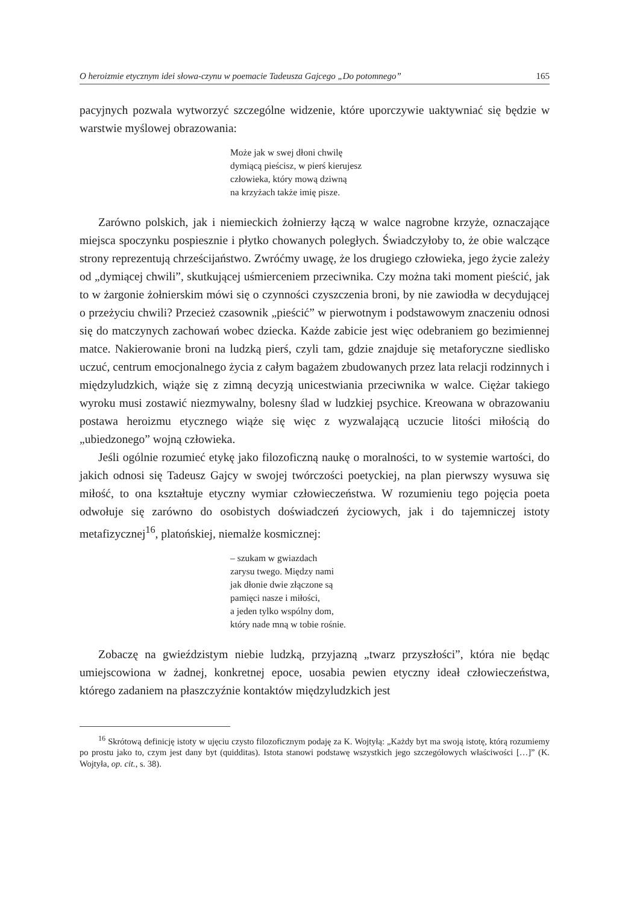O heroizmie etycznym idei słowa-czynu w poemacie Tadeusza Gajcego „Do potomnego” 165
pacyjnych pozwala wytworzyć szczególne widzenie, które uporczywie uaktywniać się będzie w warstwie myślowej obrazowania:
Może jak w swej dłoni chwilę
dymiącą pieścisz, w pierś kierujesz
człowieka, który mową dziwną
na krzyżach także imię pisze.
Zarówno polskich, jak i niemieckich żołnierzy łączą w walce nagrobne krzyże, oznaczające miejsca spoczynku pospiesznie i płytko chowanych poległych. Świadczyłoby to, że obie walczące strony reprezentują chrześcijaństwo. Zwróćmy uwagę, że los drugiego człowieka, jego życie zależy od „dymiącej chwili”, skutkującej uśmierceniem przeciwnika. Czy można taki moment pieścić, jak to w żargonie żołnierskim mówi się o czynności czyszczenia broni, by nie zawiodła w decydującej o przeżyciu chwili? Przecież czasownik „pieścić” w pierwotnym i podstawowym znaczeniu odnosi się do matczynych zachowań wobec dziecka. Każde zabicie jest więc odebraniem go bezimiennej matce. Nakierowanie broni na ludzką pierś, czyli tam, gdzie znajduje się metaforyczne siedlisko uczuć, centrum emocjonalnego życia z całym bagażem zbudowanych przez lata relacji rodzinnych i międzyludzkich, wiąże się z zimną decyzją unicestwiania przeciwnika w walce. Ciężar takiego wyroku musi zostawić niezmywalny, bolesny ślad w ludzkiej psychice. Kreowana w obrazowaniu postawa heroizmu etycznego wiąże się więc z wyzwalającą uczucie litości miłością do „ubiedzonego” wojną człowieka.
Jeśli ogólnie rozumieć etykę jako filozoficzną naukę o moralności, to w systemie wartości, do jakich odnosi się Tadeusz Gajcy w swojej twórczości poetyckiej, na plan pierwszy wysuwa się miłość, to ona kształtuje etyczny wymiar człowieczeństwa. W rozumieniu tego pojęcia poeta odwołuje się zarówno do osobistych doświadczeń życiowych, jak i do tajemniczej istoty metafizycznej<sup>16</sup>, platońskiej, niemalże kosmicznej:
– szukam w gwiazdach
zarysu twego. Między nami
jak dłonie dwie złączone są
pamięci nasze i miłości,
a jeden tylko wspólny dom,
który nade mną w tobie rośnie.
Zobaczę na gwieździstym niebie ludzką, przyjazną „twarz przyszłości”, która nie będąc umiejscowiona w żadnej, konkretnej epoce, uosabia pewien etyczny ideał człowieczeństwa, którego zadaniem na płaszczyźnie kontaktów międzyludzkich jest
<sup>16</sup> Skrótową definicję istoty w ujęciu czysto filozoficznym podaję za K. Wojtyłą: „Każdy byt ma swoją istotę, którą rozumiemy po prostu jako to, czym jest dany byt (quidditas). Istota stanowi podstawę wszystkich jego szczegółowych właściwości […]” (K. Wojtyła, op. cit., s. 38).